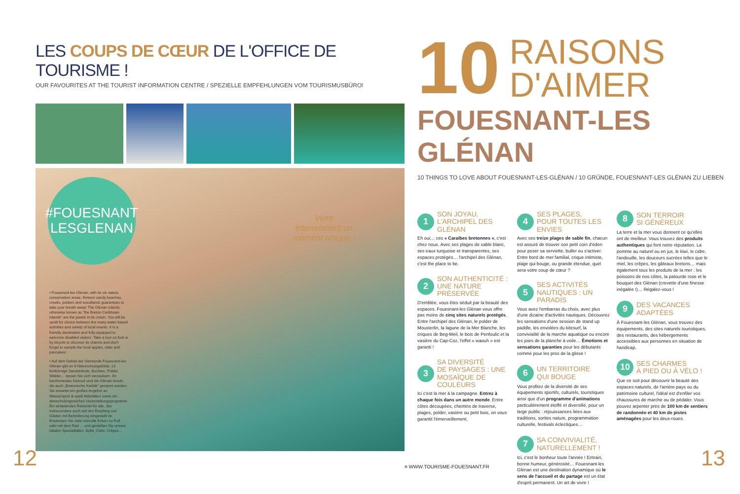LES COUPS DE CŒUR DE L'OFFICE DE TOURISME !
OUR FAVOURITES AT THE TOURIST INFORMATION CENTRE / SPEZIELLE EMPFEHLUNGEN VOM TOURISMUSBÜRO!
#FOUESNANT
LESGLENAN
Vivre
intensément un
moment unique !
• Fouesnant-les Glénan, with its six nature conservation areas, thirteen sandy beaches, creeks, polders and woodlands guarantees to take your breath away! The Glénan islands, otherwise known as "the Breton Caribbean islands" are the jewels in its crown. You will be spoilt for choice between the many water-based activities and variety of local events. It is a friendly destination and fully-equipped to welcome disabled visitors. Take a tour on foot or by bicycle to discover its charms and don't forget to sample the local apples, cider and pancakes!
• Auf dem Gebiet der Gemeinde Fouesnant-les Glénan gibt es 6 Naturschutzgebiete, 13 feinkörnige Sandstrände, Buchten, Polder, Wälder… lassen Sie sich verzaubern. Ihr berühmtestes Kleinod sind die Glénan-Inseln, die auch „Bretonische Karibik" genannt werden. Sie erwartet ein großes Angebot an Wassersport &-spaß Aktivitäten sowie ein abwechslungsreiches Veranstaltungsprogramm. Ein einladendes Reiseziel für alle, das insbesondere auch auf den Empfang von Gästen mit Behinderung eingestellt ist. Entdecken Sie viele reizvolle Ecken zu Fuß oder mit dem Rad … und genießen Sie unsere lokalen Spezialitäten: Äpfel, Cidre, Crêpes…
12
10
RAISONS
D'AIMER
FOUESNANT-LES GLÉNAN
10 THINGS TO LOVE ABOUT FOUESNANT-LES-GLÉNAN / 10 GRÜNDE, FOUESNANT-LES GLÉNAN ZU LIEBEN
1 SON JOYAU,
L'ARCHIPEL DES GLÉNAN
Eh oui… ces « Caraïbes bretonnes », c'est chez nous. Avec ses plages de sable blanc, ses eaux turquoise et transparentes, ses espaces protégés… l'archipel des Glénan, c'est the place to be.
2 SON AUTHENTICITÉ :
UNE NATURE PRÉSERVÉE
D'emblée, vous êtes séduit par la beauté des espaces. Fouesnant-les Glénan vous offre pas moins de cinq sites naturels protégés. Entre l'archipel des Glénan, le polder de Mousterlin, la lagune de la Mer Blanche, les criques de Beg-Meil, le bois de Penfoulic et la vasière du Cap-Coz, l'effet « waouh » est garanti !
3 SA DIVERSITÉ
DE PAYSAGES : UNE
MOSAÏQUE DE COULEURS
Ici c'est la mer à la campagne. Entrez à chaque fois dans un autre monde. Entre côtes découpées, chemins de traverse, plages, polder, vasière ou petit bois, on vous garantit l'émerveillement.
4 SES PLAGES,
POUR TOUTES LES ENVIES
Avec ses treize plages de sable fin, chacun est assuré de trouver son petit coin d'éden pour poser sa serviette, buller ou s'activer. Entre bord de mer familial, crique intimiste, plage qui bouge, ou grande étendue, quel sera votre coup de cœur ?
5 SES ACTIVITÉS
NAUTIQUES : UN PARADIS
Vous avez l'embarras du choix, avec plus d'une dizaine d'activités nautiques. Découvrez les sensations d'une session de stand up paddle, les envolées du kitesurf, la convivialité de la marche aquatique ou encore les joies de la planche à voile… Émotions et sensations garanties pour les débutants comme pour les pros de la glisse !
6 UN TERRITOIRE
QUI BOUGE
Vous profitez de la diversité de ses équipements sportifs, culturels, touristiques ainsi que d'un programme d'animations particulièrement étoffé et diversifié, pour un large public : réjouissances liées aux traditions, sorties nature, programmation culturelle, festivals éclectiques…
7 SA CONVIVIALITÉ,
NATURELLEMENT !
Ici, c'est le bonheur toute l'année ! Entrain, bonne humeur, générosité… Fouesnant-les Glénan est une destination dynamique où le sens de l'accueil et du partage est un état d'esprit permanent. Un art de vivre !
8 SON TERROIR
SI GÉNÉREUX
La terre et la mer vous donnent ce qu'elles ont de meilleur. Vous trouvez des produits authentiques qui font notre réputation. La pomme au naturel ou en jus, le kiwi, le cidre, l'andouille, les douceurs sucrées telles que le miel, les crêpes, les gâteaux bretons… mais également tous les produits de la mer : les poissons de nos côtes, la palourde rose et le bouquet des Glénan (crevette d'une finesse inégalée !)… Régalez-vous !
9 DES VACANCES
ADAPTÉES
À Fouesnant-les Glénan, vous trouvez des équipements, des sites naturels touristiques, des restaurants, des hébergements accessibles aux personnes en situation de handicap.
10 SES CHARMES
À PIED OU À VÉLO !
Que ce soit pour découvrir la beauté des espaces naturels, de l'arrière-pays ou du patrimoine culturel, l'idéal est d'enfiler vos chaussures de marche ou de pédaler. Vous pouvez arpenter près de 100 km de sentiers de randonnée et 40 km de pistes aménagées pour les deux-roues.
≡ WWW.TOURISME-FOUESNANT.FR 13